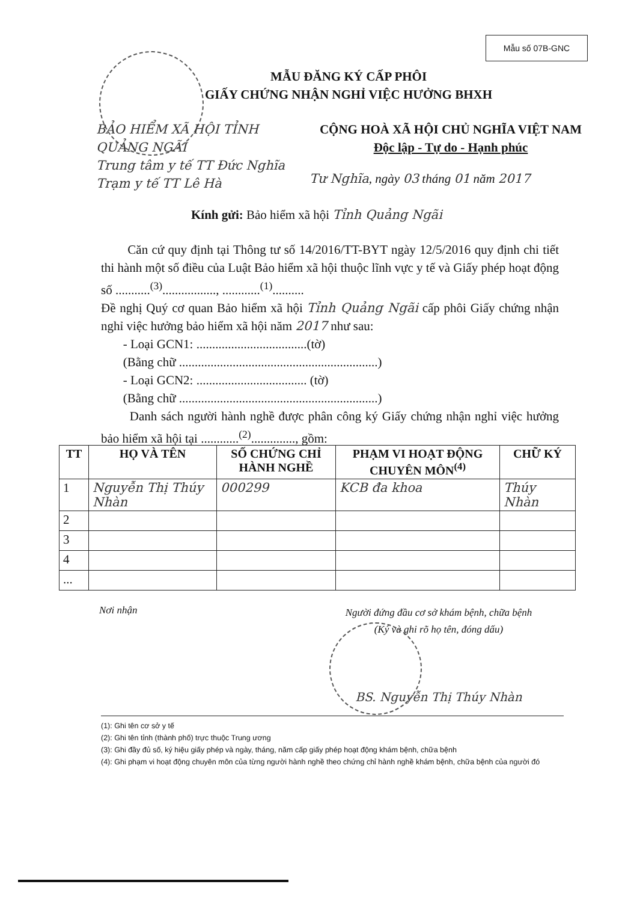Mẫu số 07B-GNC
MẪU ĐĂNG KÝ CẤP PHÔI
GIẤY CHỨNG NHẬN NGHỈ VIỆC HƯỞNG BHXH
BẢO HIỂM XÃ HỘI TỈNH QUẢNG NGÃI
Trung tâm y tế TT Đức Nghĩa
Trạm y tế TT Lê Hà
CỘNG HOÀ XÃ HỘI CHỦ NGHĨA VIỆT NAM
Độc lập - Tự do - Hạnh phúc
Tư Nghĩa, ngày 03 tháng 01 năm 2017
Kính gửi: Bảo hiểm xã hội Tỉnh Quảng Ngãi
Căn cứ quy định tại Thông tư số 14/2016/TT-BYT ngày 12/5/2016 quy định chi tiết thi hành một số điều của Luật Bảo hiểm xã hội thuộc lĩnh vực y tế và Giấy phép hoạt động số ...........<sup>(3)</sup>................., ............<sup>(1)</sup>..........
Đề nghị Quý cơ quan Bảo hiểm xã hội Tỉnh Quảng Ngãi cấp phôi Giấy chứng nhận nghỉ việc hưởng bảo hiểm xã hội năm 2017 như sau:
- Loại GCN1: ...................................(tờ)
(Bằng chữ ...............................................................)
- Loại GCN2: ................................... (tờ)
(Bằng chữ ...............................................................)
Danh sách người hành nghề được phân công ký Giấy chứng nhận nghỉ việc hưởng bảo hiểm xã hội tại ............<sup>(2)</sup>.............., gồm:
| TT | HỌ VÀ TÊN | SỐ CHỨNG CHỈ HÀNH NGHỀ | PHẠM VI HOẠT ĐỘNG CHUYÊN MÔN<sup>(4)</sup> | CHỮ KÝ |
| --- | --- | --- | --- | --- |
| 1 | Nguyễn Thị Thúy Nhàn | 000299 | KCB đa khoa | Thúy Nhàn |
| 2 | | | | |
| 3 | | | | |
| 4 | | | | |
| ... | | | | |
Nơi nhận
Người đứng đầu cơ sở khám bệnh, chữa bệnh
(Ký và ghi rõ họ tên, đóng dấu)
BS. Nguyễn Thị Thúy Nhàn
(1): Ghi tên cơ sở y tế
(2): Ghi tên tỉnh (thành phố) trực thuộc Trung ương
(3): Ghi đầy đủ số, ký hiệu giấy phép và ngày, tháng, năm cấp giấy phép hoạt động khám bệnh, chữa bệnh
(4): Ghi phạm vi hoạt động chuyên môn của từng người hành nghề theo chứng chỉ hành nghề khám bệnh, chữa bệnh của người đó